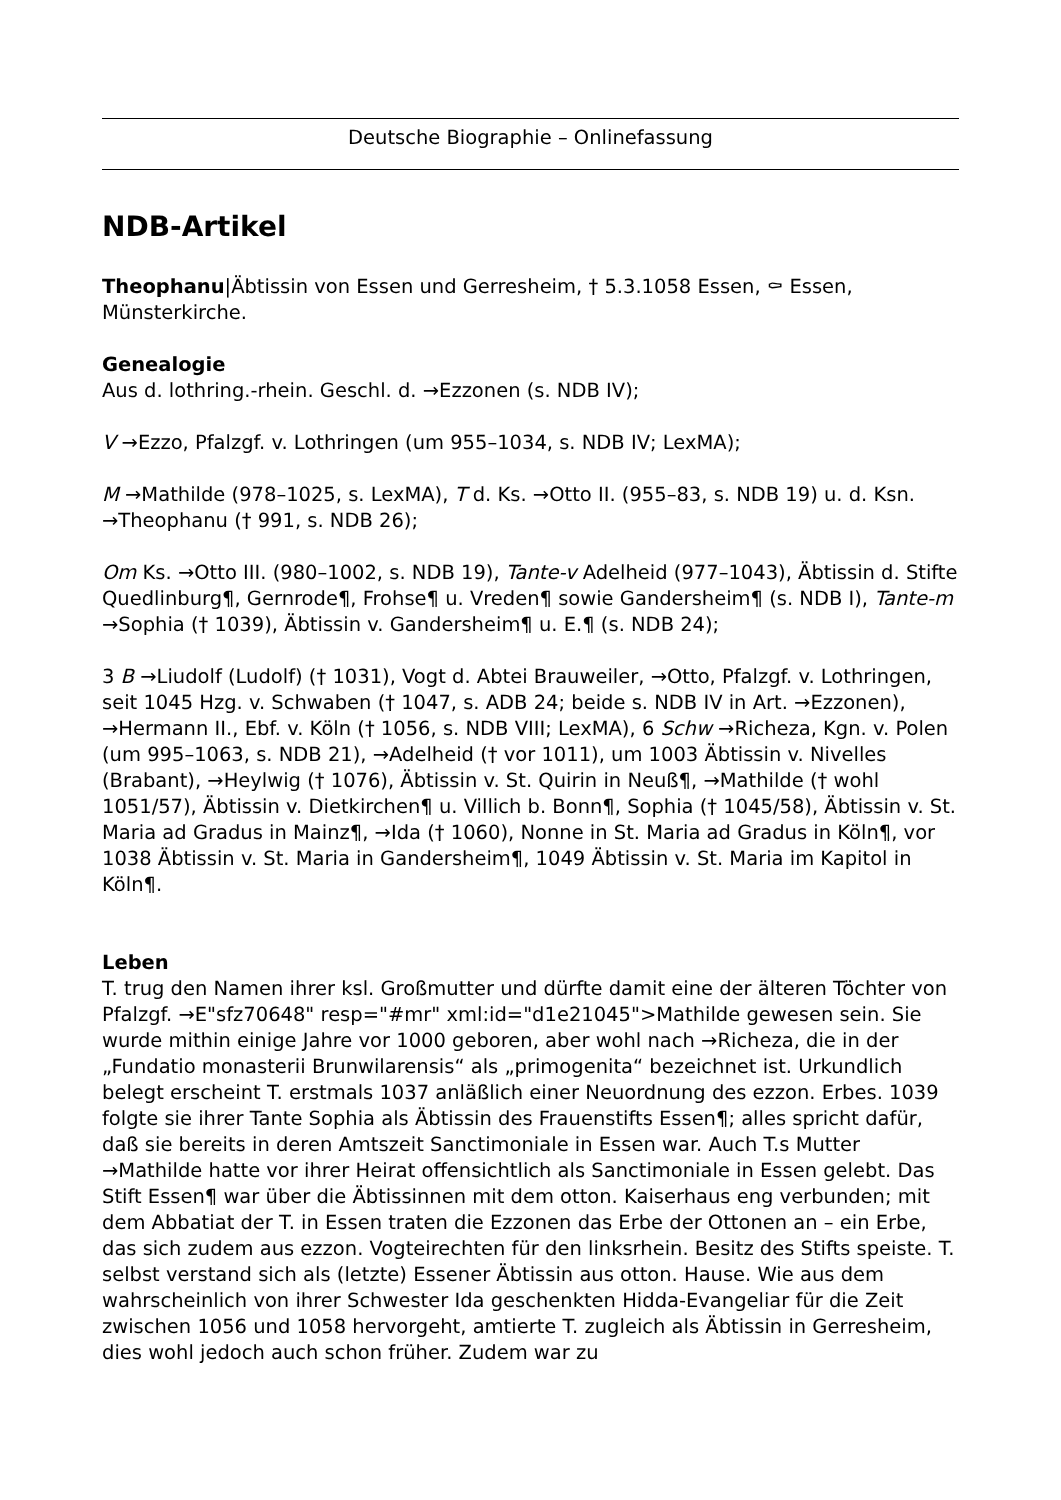Deutsche Biographie – Onlinefassung
NDB-Artikel
Theophanu|Äbtissin von Essen und Gerresheim, † 5.3.1058 Essen, ⚰ Essen, Münsterkirche.
Genealogie
Aus d. lothring.-rhein. Geschl. d. →Ezzonen (s. NDB IV);
V →Ezzo, Pfalzgf. v. Lothringen (um 955–1034, s. NDB IV; LexMA);
M →Mathilde (978–1025, s. LexMA), T d. Ks. →Otto II. (955–83, s. NDB 19) u. d. Ksn. →Theophanu († 991, s. NDB 26);
Om Ks. →Otto III. (980–1002, s. NDB 19), Tante-v Adelheid (977–1043), Äbtissin d. Stifte Quedlinburg¶, Gernrode¶, Frohse¶ u. Vreden¶ sowie Gandersheim¶ (s. NDB I), Tante-m →Sophia († 1039), Äbtissin v. Gandersheim¶ u. E.¶ (s. NDB 24);
3 B →Liudolf (Ludolf) († 1031), Vogt d. Abtei Brauweiler, →Otto, Pfalzgf. v. Lothringen, seit 1045 Hzg. v. Schwaben († 1047, s. ADB 24; beide s. NDB IV in Art. →Ezzonen), →Hermann II., Ebf. v. Köln († 1056, s. NDB VIII; LexMA), 6 Schw →Richeza, Kgn. v. Polen (um 995–1063, s. NDB 21), →Adelheid († vor 1011), um 1003 Äbtissin v. Nivelles (Brabant), →Heylwig († 1076), Äbtissin v. St. Quirin in Neuß¶, →Mathilde († wohl 1051/57), Äbtissin v. Dietkirchen¶ u. Villich b. Bonn¶, Sophia († 1045/58), Äbtissin v. St. Maria ad Gradus in Mainz¶, →Ida († 1060), Nonne in St. Maria ad Gradus in Köln¶, vor 1038 Äbtissin v. St. Maria in Gandersheim¶, 1049 Äbtissin v. St. Maria im Kapitol in Köln¶.
Leben
T. trug den Namen ihrer ksl. Großmutter und dürfte damit eine der älteren Töchter von Pfalzgf. →E"sfz70648" resp="#mr" xml:id="d1e21045">Mathilde gewesen sein. Sie wurde mithin einige Jahre vor 1000 geboren, aber wohl nach →Richeza, die in der „Fundatio monasterii Brunwilarensis“ als „primogenita“ bezeichnet ist. Urkundlich belegt erscheint T. erstmals 1037 anläßlich einer Neuordnung des ezzon. Erbes. 1039 folgte sie ihrer Tante Sophia als Äbtissin des Frauenstifts Essen¶; alles spricht dafür, daß sie bereits in deren Amtszeit Sanctimoniale in Essen war. Auch T.s Mutter →Mathilde hatte vor ihrer Heirat offensichtlich als Sanctimoniale in Essen gelebt. Das Stift Essen¶ war über die Äbtissinnen mit dem otton. Kaiserhaus eng verbunden; mit dem Abbatiat der T. in Essen traten die Ezzonen das Erbe der Ottonen an – ein Erbe, das sich zudem aus ezzon. Vogteirechten für den linksrhein. Besitz des Stifts speiste. T. selbst verstand sich als (letzte) Essener Äbtissin aus otton. Hause. Wie aus dem wahrscheinlich von ihrer Schwester Ida geschenkten Hidda-Evangeliar für die Zeit zwischen 1056 und 1058 hervorgeht, amtierte T. zugleich als Äbtissin in Gerresheim, dies wohl jedoch auch schon früher. Zudem war zu